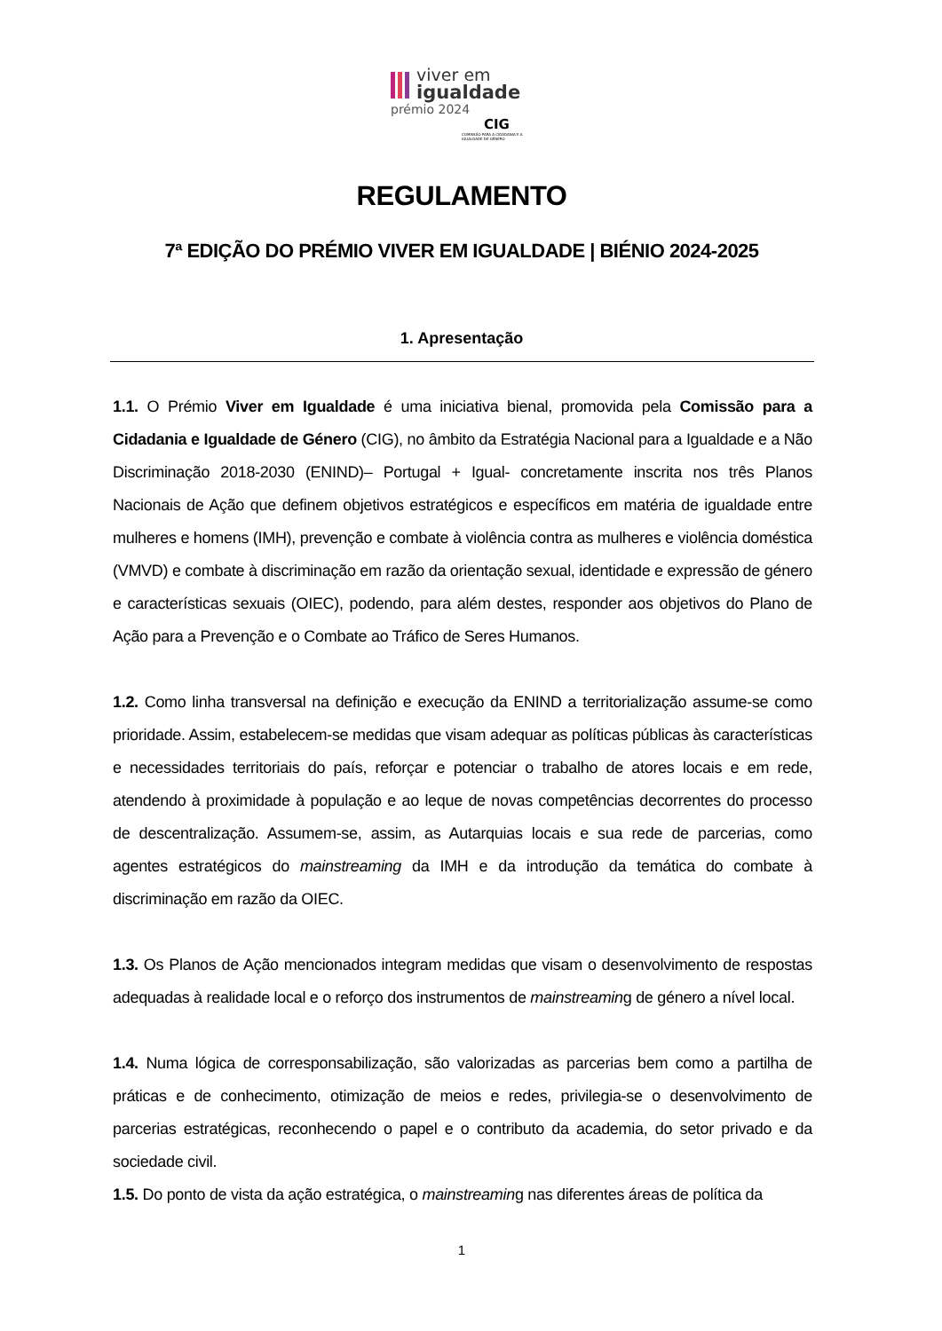viver em
igualdade
prémio 2024
CIG
COMISSÃO PARA A CIDADANIA E A IGUALDADE DE GÉNERO
REGULAMENTO
7ª EDIÇÃO DO PRÉMIO VIVER EM IGUALDADE | BIÉNIO 2024-2025
1. Apresentação
1.1. O Prémio Viver em Igualdade é uma iniciativa bienal, promovida pela Comissão para a Cidadania e Igualdade de Género (CIG), no âmbito da Estratégia Nacional para a Igualdade e a Não Discriminação 2018-2030 (ENIND)– Portugal + Igual- concretamente inscrita nos três Planos Nacionais de Ação que definem objetivos estratégicos e específicos em matéria de igualdade entre mulheres e homens (IMH), prevenção e combate à violência contra as mulheres e violência doméstica (VMVD) e combate à discriminação em razão da orientação sexual, identidade e expressão de género e características sexuais (OIEC), podendo, para além destes, responder aos objetivos do Plano de Ação para a Prevenção e o Combate ao Tráfico de Seres Humanos.
1.2. Como linha transversal na definição e execução da ENIND a territorialização assume-se como prioridade. Assim, estabelecem-se medidas que visam adequar as políticas públicas às características e necessidades territoriais do país, reforçar e potenciar o trabalho de atores locais e em rede, atendendo à proximidade à população e ao leque de novas competências decorrentes do processo de descentralização. Assumem-se, assim, as Autarquias locais e sua rede de parcerias, como agentes estratégicos do mainstreaming da IMH e da introdução da temática do combate à discriminação em razão da OIEC.
1.3. Os Planos de Ação mencionados integram medidas que visam o desenvolvimento de respostas adequadas à realidade local e o reforço dos instrumentos de mainstreaming de género a nível local.
1.4. Numa lógica de corresponsabilização, são valorizadas as parcerias bem como a partilha de práticas e de conhecimento, otimização de meios e redes, privilegia-se o desenvolvimento de parcerias estratégicas, reconhecendo o papel e o contributo da academia, do setor privado e da sociedade civil.
1.5. Do ponto de vista da ação estratégica, o mainstreaming nas diferentes áreas de política da
1